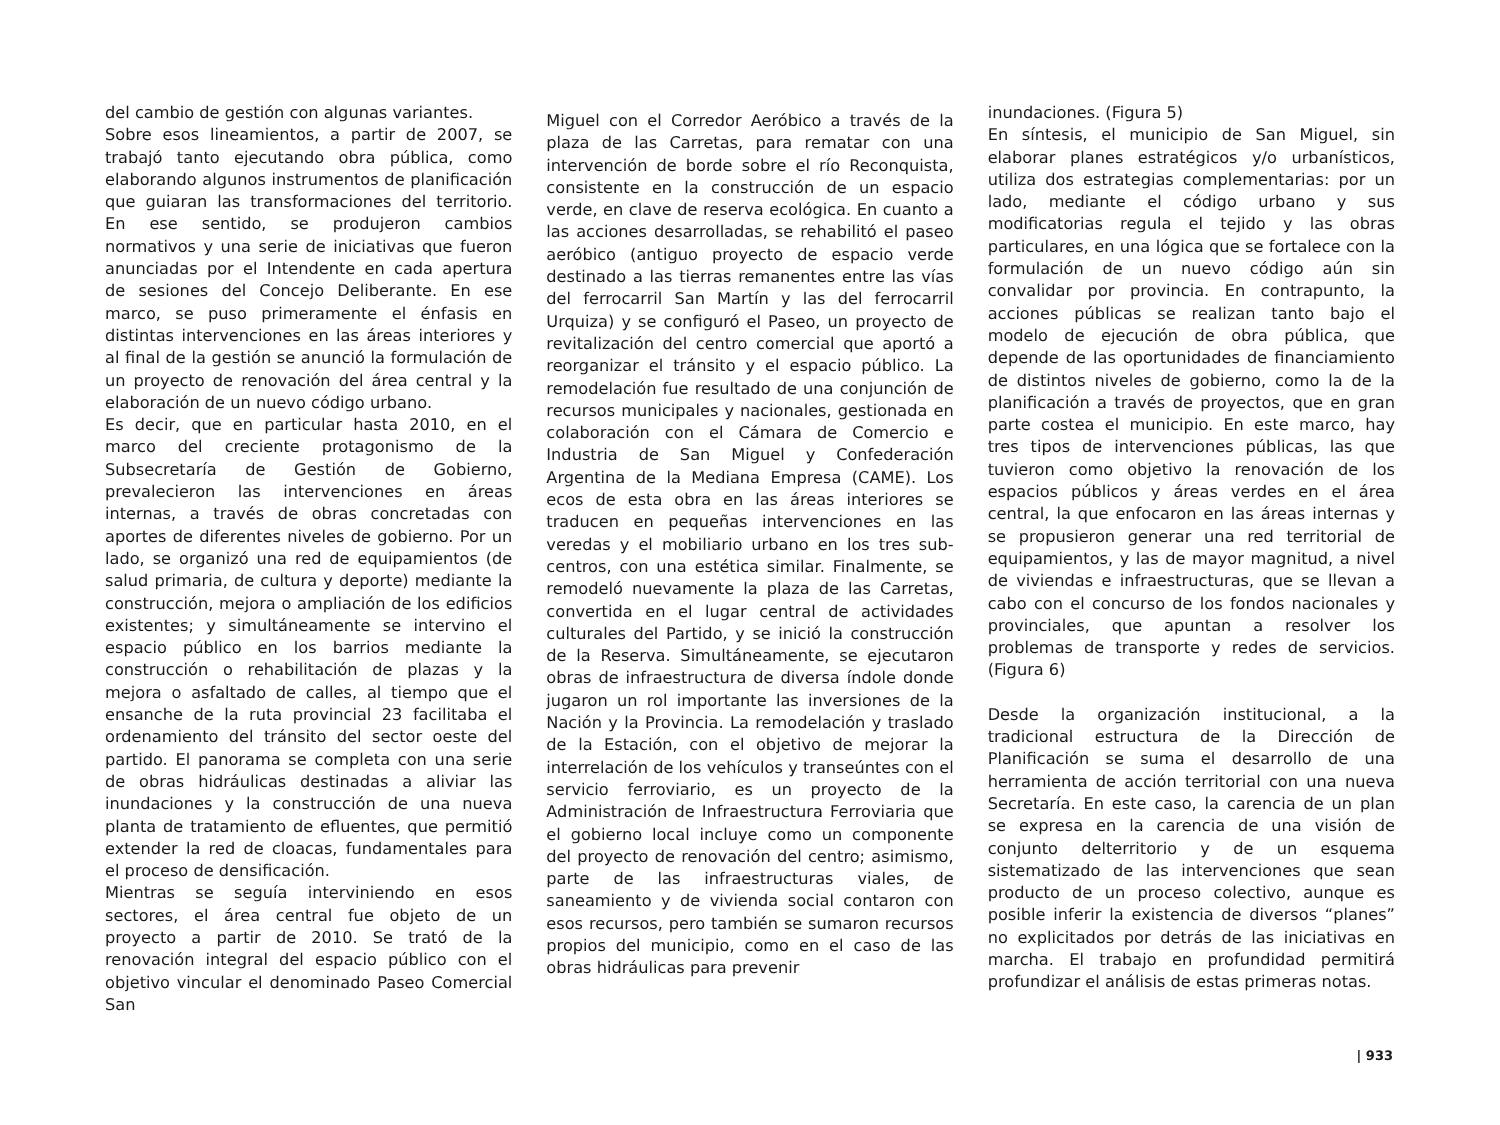del cambio de gestión con algunas variantes.
Sobre esos lineamientos, a partir de 2007, se trabajó tanto ejecutando obra pública, como elaborando algunos instrumentos de planificación que guiaran las transformaciones del territorio. En ese sentido, se produjeron cambios normativos y una serie de iniciativas que fueron anunciadas por el Intendente en cada apertura de sesiones del Concejo Deliberante. En ese marco, se puso primeramente el énfasis en distintas intervenciones en las áreas interiores y al final de la gestión se anunció la formulación de un proyecto de renovación del área central y la elaboración de un nuevo código urbano.
Es decir, que en particular hasta 2010, en el marco del creciente protagonismo de la Subsecretaría de Gestión de Gobierno, prevalecieron las intervenciones en áreas internas, a través de obras concretadas con aportes de diferentes niveles de gobierno. Por un lado, se organizó una red de equipamientos (de salud primaria, de cultura y deporte) mediante la construcción, mejora o ampliación de los edificios existentes; y simultáneamente se intervino el espacio público en los barrios mediante la construcción o rehabilitación de plazas y la mejora o asfaltado de calles, al tiempo que el ensanche de la ruta provincial 23 facilitaba el ordenamiento del tránsito del sector oeste del partido. El panorama se completa con una serie de obras hidráulicas destinadas a aliviar las inundaciones y la construcción de una nueva planta de tratamiento de efluentes, que permitió extender la red de cloacas, fundamentales para el proceso de densificación.
Mientras se seguía interviniendo en esos sectores, el área central fue objeto de un proyecto a partir de 2010. Se trató de la renovación integral del espacio público con el objetivo vincular el denominado Paseo Comercial San
Miguel con el Corredor Aeróbico a través de la plaza de las Carretas, para rematar con una intervención de borde sobre el río Reconquista, consistente en la construcción de un espacio verde, en clave de reserva ecológica. En cuanto a las acciones desarrolladas, se rehabilitó el paseo aeróbico (antiguo proyecto de espacio verde destinado a las tierras remanentes entre las vías del ferrocarril San Martín y las del ferrocarril Urquiza) y se configuró el Paseo, un proyecto de revitalización del centro comercial que aportó a reorganizar el tránsito y el espacio público. La remodelación fue resultado de una conjunción de recursos municipales y nacionales, gestionada en colaboración con el Cámara de Comercio e Industria de San Miguel y Confederación Argentina de la Mediana Empresa (CAME). Los ecos de esta obra en las áreas interiores se traducen en pequeñas intervenciones en las veredas y el mobiliario urbano en los tres sub-centros, con una estética similar. Finalmente, se remodeló nuevamente la plaza de las Carretas, convertida en el lugar central de actividades culturales del Partido, y se inició la construcción de la Reserva. Simultáneamente, se ejecutaron obras de infraestructura de diversa índole donde jugaron un rol importante las inversiones de la Nación y la Provincia. La remodelación y traslado de la Estación, con el objetivo de mejorar la interrelación de los vehículos y transeúntes con el servicio ferroviario, es un proyecto de la Administración de Infraestructura Ferroviaria que el gobierno local incluye como un componente del proyecto de renovación del centro; asimismo, parte de las infraestructuras viales, de saneamiento y de vivienda social contaron con esos recursos, pero también se sumaron recursos propios del municipio, como en el caso de las obras hidráulicas para prevenir
inundaciones. (Figura 5)
En síntesis, el municipio de San Miguel, sin elaborar planes estratégicos y/o urbanísticos, utiliza dos estrategias complementarias: por un lado, mediante el código urbano y sus modificatorias regula el tejido y las obras particulares, en una lógica que se fortalece con la formulación de un nuevo código aún sin convalidar por provincia. En contrapunto, la acciones públicas se realizan tanto bajo el modelo de ejecución de obra pública, que depende de las oportunidades de financiamiento de distintos niveles de gobierno, como la de la planificación a través de proyectos, que en gran parte costea el municipio. En este marco, hay tres tipos de intervenciones públicas, las que tuvieron como objetivo la renovación de los espacios públicos y áreas verdes en el área central, la que enfocaron en las áreas internas y se propusieron generar una red territorial de equipamientos, y las de mayor magnitud, a nivel de viviendas e infraestructuras, que se llevan a cabo con el concurso de los fondos nacionales y provinciales, que apuntan a resolver los problemas de transporte y redes de servicios. (Figura 6)
Desde la organización institucional, a la tradicional estructura de la Dirección de Planificación se suma el desarrollo de una herramienta de acción territorial con una nueva Secretaría. En este caso, la carencia de un plan se expresa en la carencia de una visión de conjunto delterritorio y de un esquema sistematizado de las intervenciones que sean producto de un proceso colectivo, aunque es posible inferir la existencia de diversos “planes” no explicitados por detrás de las iniciativas en marcha. El trabajo en profundidad permitirá profundizar el análisis de estas primeras notas.
| 933